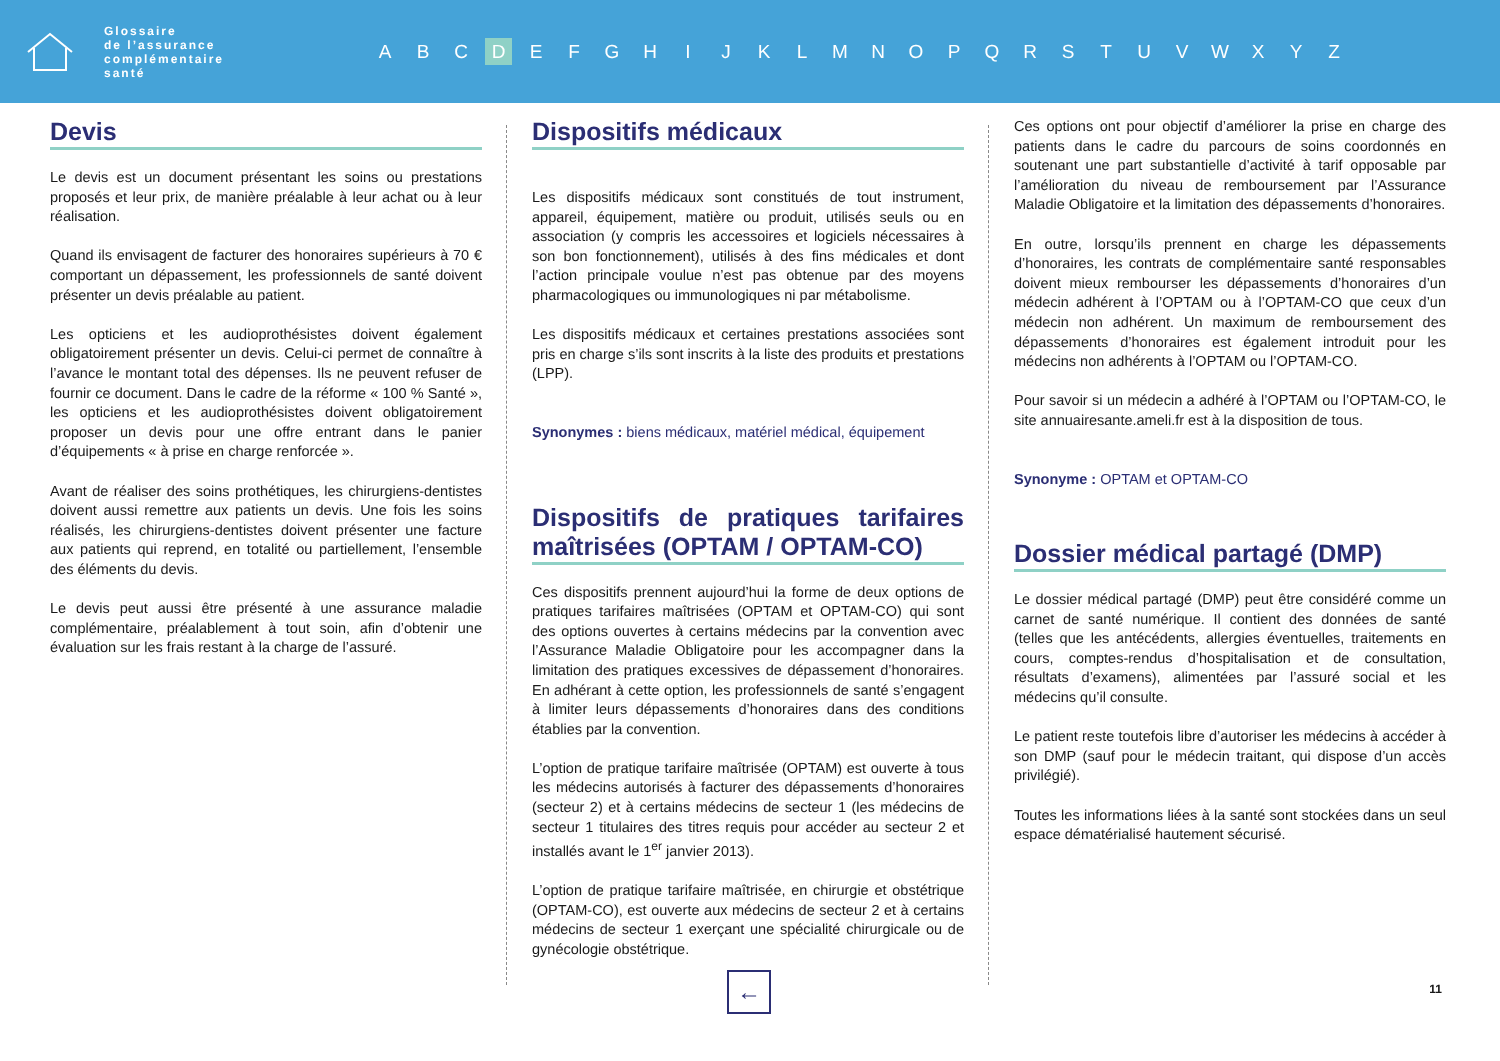Glossaire
de l’assurance
complémentaire
santé
A B C D EFGHIJKLMNOPQRSTUVWXYZ
Devis
Le devis est un document présentant les soins ou prestations proposés et leur prix, de manière préalable à leur achat ou à leur réalisation.
Quand ils envisagent de facturer des honoraires supérieurs à 70 € comportant un dépassement, les professionnels de santé doivent présenter un devis préalable au patient.
Les opticiens et les audioprothésistes doivent également obligatoirement présenter un devis. Celui-ci permet de connaître à l’avance le montant total des dépenses. Ils ne peuvent refuser de fournir ce document. Dans le cadre de la réforme « 100 % Santé », les opticiens et les audioprothésistes doivent obligatoirement proposer un devis pour une offre entrant dans le panier d’équipements « à prise en charge renforcée ».
Avant de réaliser des soins prothétiques, les chirurgiens-dentistes doivent aussi remettre aux patients un devis. Une fois les soins réalisés, les chirurgiens-dentistes doivent présenter une facture aux patients qui reprend, en totalité ou partiellement, l’ensemble des éléments du devis.
Le devis peut aussi être présenté à une assurance maladie complémentaire, préalablement à tout soin, afin d’obtenir une évaluation sur les frais restant à la charge de l’assuré.
Dispositifs médicaux
Les dispositifs médicaux sont constitués de tout instrument, appareil, équipement, matière ou produit, utilisés seuls ou en association (y compris les accessoires et logiciels nécessaires à son bon fonctionnement), utilisés à des fins médicales et dont l’action principale voulue n’est pas obtenue par des moyens pharmacologiques ou immunologiques ni par métabolisme.
Les dispositifs médicaux et certaines prestations associées sont pris en charge s’ils sont inscrits à la liste des produits et prestations (LPP).
Synonymes : biens médicaux, matériel médical, équipement
Dispositifs de pratiques tarifaires maîtrisées (OPTAM / OPTAM-CO)
Ces dispositifs prennent aujourd’hui la forme de deux options de pratiques tarifaires maîtrisées (OPTAM et OPTAM-CO) qui sont des options ouvertes à certains médecins par la convention avec l’Assurance Maladie Obligatoire pour les accompagner dans la limitation des pratiques excessives de dépassement d’honoraires. En adhérant à cette option, les professionnels de santé s’engagent à limiter leurs dépassements d’honoraires dans des conditions établies par la convention.
L’option de pratique tarifaire maîtrisée (OPTAM) est ouverte à tous les médecins autorisés à facturer des dépassements d’honoraires (secteur 2) et à certains médecins de secteur 1 (les médecins de secteur 1 titulaires des titres requis pour accéder au secteur 2 et installés avant le 1<sup>er</sup> janvier 2013).
L’option de pratique tarifaire maîtrisée, en chirurgie et obstétrique (OPTAM-CO), est ouverte aux médecins de secteur 2 et à certains médecins de secteur 1 exerçant une spécialité chirurgicale ou de gynécologie obstétrique.
Ces options ont pour objectif d’améliorer la prise en charge des patients dans le cadre du parcours de soins coordonnés en soutenant une part substantielle d’activité à tarif opposable par l’amélioration du niveau de remboursement par l’Assurance Maladie Obligatoire et la limitation des dépassements d’honoraires.
En outre, lorsqu’ils prennent en charge les dépassements d’honoraires, les contrats de complémentaire santé responsables doivent mieux rembourser les dépassements d’honoraires d’un médecin adhérent à l’OPTAM ou à l’OPTAM-CO que ceux d’un médecin non adhérent. Un maximum de remboursement des dépassements d’honoraires est également introduit pour les médecins non adhérents à l’OPTAM ou l’OPTAM-CO.
Pour savoir si un médecin a adhéré à l’OPTAM ou l’OPTAM-CO, le site annuairesante.ameli.fr est à la disposition de tous.
Synonyme : OPTAM et OPTAM-CO
Dossier médical partagé (DMP)
Le dossier médical partagé (DMP) peut être considéré comme un carnet de santé numérique. Il contient des données de santé (telles que les antécédents, allergies éventuelles, traitements en cours, comptes-rendus d’hospitalisation et de consultation, résultats d’examens), alimentées par l’assuré social et les médecins qu’il consulte.
Le patient reste toutefois libre d’autoriser les médecins à accéder à son DMP (sauf pour le médecin traitant, qui dispose d’un accès privilégié).
Toutes les informations liées à la santé sont stockées dans un seul espace dématérialisé hautement sécurisé.
← 11